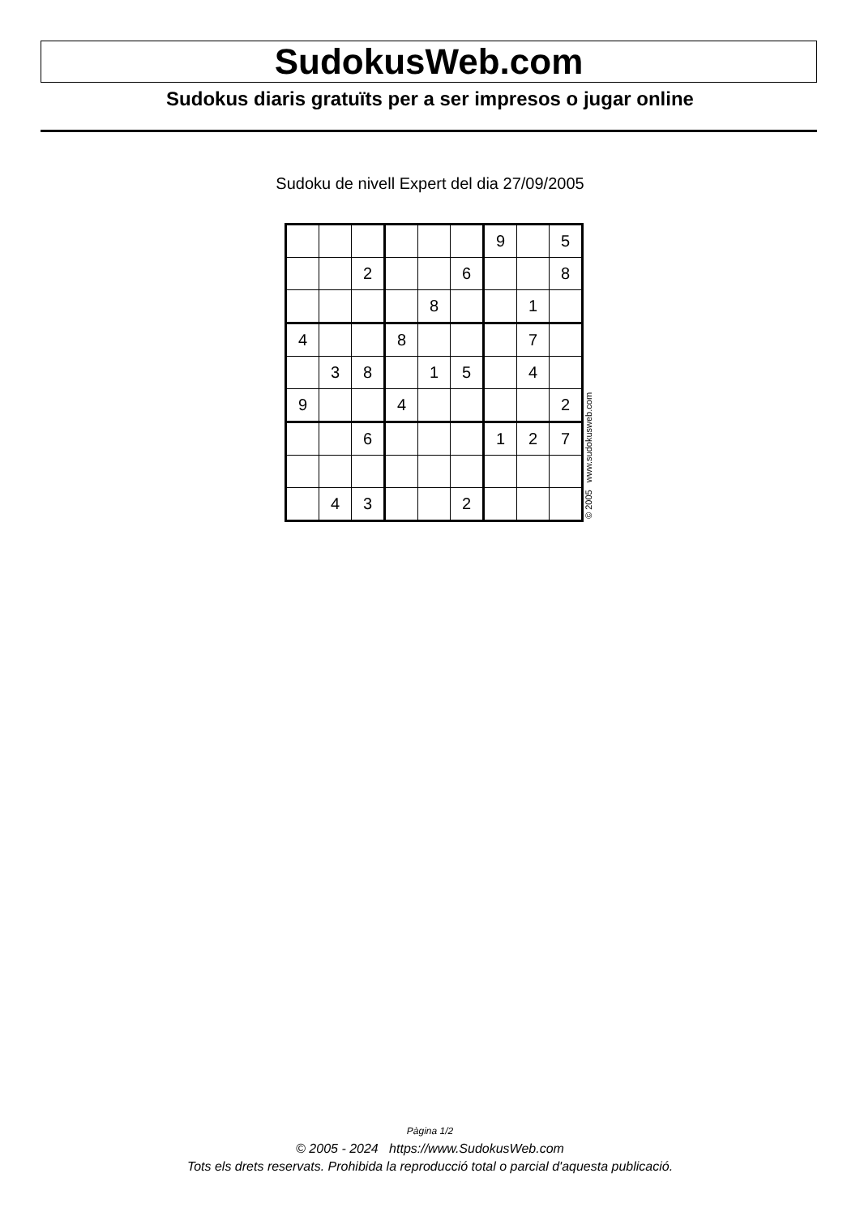SudokusWeb.com
Sudokus diaris gratuïts per a ser impresos o jugar online
Sudoku de nivell Expert del dia 27/09/2005
| | | | | | | 9 | | 5 |
| | | 2 | | | 6 | | | 8 |
| | | | | 8 | | | 1 | |
| 4 | | | 8 | | | | 7 | |
| | 3 | 8 | | 1 | 5 | | 4 | |
| 9 | | | 4 | | | | | 2 |
| | | 6 | | | | 1 | 2 | 7 |
| | 4 | 3 | | | 2 | | | |
© 2005 www.sudokusweb.com
Pàgina 1/2
© 2005 - 2024 https://www.SudokusWeb.com
Tots els drets reservats. Prohibida la reproducció total o parcial d'aquesta publicació.